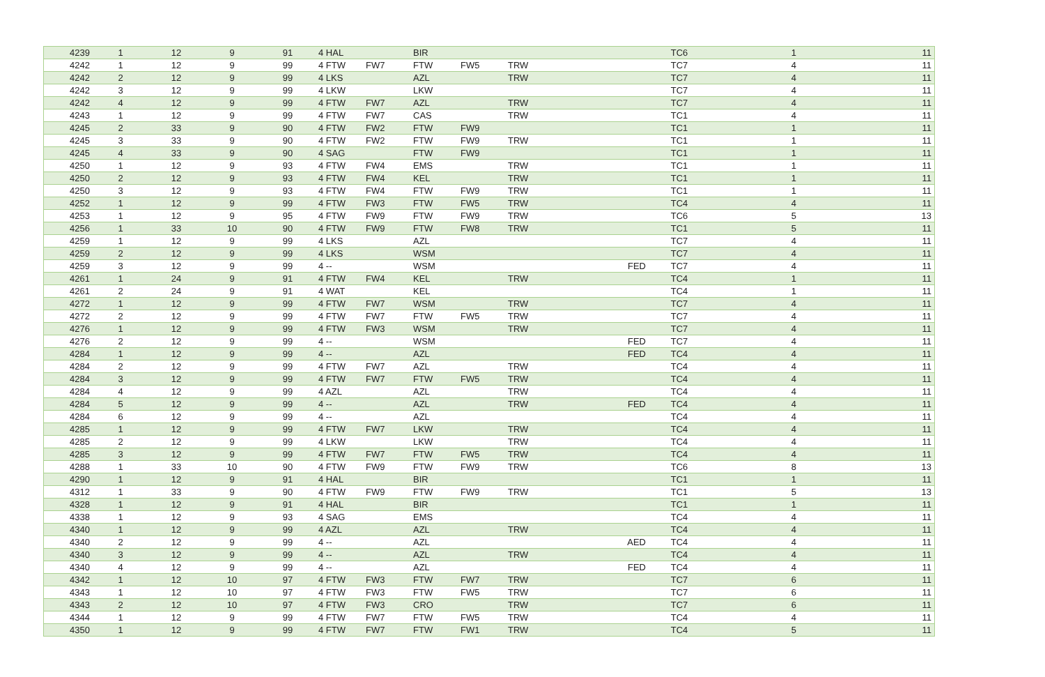| 4239 | 1 | 12 | 9 | 91 | 4 HAL | | BIR | | | | TC6 | 1 | 11 |
| 4242 | 1 | 12 | 9 | 99 | 4 FTW | FW7 | FTW | FW5 | TRW | | TC7 | 4 | 11 |
| 4242 | 2 | 12 | 9 | 99 | 4 LKS | | AZL | | TRW | | TC7 | 4 | 11 |
| 4242 | 3 | 12 | 9 | 99 | 4 LKW | | LKW | | | | TC7 | 4 | 11 |
| 4242 | 4 | 12 | 9 | 99 | 4 FTW | FW7 | AZL | | TRW | | TC7 | 4 | 11 |
| 4243 | 1 | 12 | 9 | 99 | 4 FTW | FW7 | CAS | | TRW | | TC1 | 4 | 11 |
| 4245 | 2 | 33 | 9 | 90 | 4 FTW | FW2 | FTW | FW9 | | | TC1 | 1 | 11 |
| 4245 | 3 | 33 | 9 | 90 | 4 FTW | FW2 | FTW | FW9 | TRW | | TC1 | 1 | 11 |
| 4245 | 4 | 33 | 9 | 90 | 4 SAG | | FTW | FW9 | | | TC1 | 1 | 11 |
| 4250 | 1 | 12 | 9 | 93 | 4 FTW | FW4 | EMS | | TRW | | TC1 | 1 | 11 |
| 4250 | 2 | 12 | 9 | 93 | 4 FTW | FW4 | KEL | | TRW | | TC1 | 1 | 11 |
| 4250 | 3 | 12 | 9 | 93 | 4 FTW | FW4 | FTW | FW9 | TRW | | TC1 | 1 | 11 |
| 4252 | 1 | 12 | 9 | 99 | 4 FTW | FW3 | FTW | FW5 | TRW | | TC4 | 4 | 11 |
| 4253 | 1 | 12 | 9 | 95 | 4 FTW | FW9 | FTW | FW9 | TRW | | TC6 | 5 | 13 |
| 4256 | 1 | 33 | 10 | 90 | 4 FTW | FW9 | FTW | FW8 | TRW | | TC1 | 5 | 11 |
| 4259 | 1 | 12 | 9 | 99 | 4 LKS | | AZL | | | | TC7 | 4 | 11 |
| 4259 | 2 | 12 | 9 | 99 | 4 LKS | | WSM | | | | TC7 | 4 | 11 |
| 4259 | 3 | 12 | 9 | 99 | 4 -- | | WSM | | | FED | TC7 | 4 | 11 |
| 4261 | 1 | 24 | 9 | 91 | 4 FTW | FW4 | KEL | | TRW | | TC4 | 1 | 11 |
| 4261 | 2 | 24 | 9 | 91 | 4 WAT | | KEL | | | | TC4 | 1 | 11 |
| 4272 | 1 | 12 | 9 | 99 | 4 FTW | FW7 | WSM | | TRW | | TC7 | 4 | 11 |
| 4272 | 2 | 12 | 9 | 99 | 4 FTW | FW7 | FTW | FW5 | TRW | | TC7 | 4 | 11 |
| 4276 | 1 | 12 | 9 | 99 | 4 FTW | FW3 | WSM | | TRW | | TC7 | 4 | 11 |
| 4276 | 2 | 12 | 9 | 99 | 4 -- | | WSM | | | FED | TC7 | 4 | 11 |
| 4284 | 1 | 12 | 9 | 99 | 4 -- | | AZL | | | FED | TC4 | 4 | 11 |
| 4284 | 2 | 12 | 9 | 99 | 4 FTW | FW7 | AZL | | TRW | | TC4 | 4 | 11 |
| 4284 | 3 | 12 | 9 | 99 | 4 FTW | FW7 | FTW | FW5 | TRW | | TC4 | 4 | 11 |
| 4284 | 4 | 12 | 9 | 99 | 4 AZL | | AZL | | TRW | | TC4 | 4 | 11 |
| 4284 | 5 | 12 | 9 | 99 | 4 -- | | AZL | | TRW | FED | TC4 | 4 | 11 |
| 4284 | 6 | 12 | 9 | 99 | 4 -- | | AZL | | | | TC4 | 4 | 11 |
| 4285 | 1 | 12 | 9 | 99 | 4 FTW | FW7 | LKW | | TRW | | TC4 | 4 | 11 |
| 4285 | 2 | 12 | 9 | 99 | 4 LKW | | LKW | | TRW | | TC4 | 4 | 11 |
| 4285 | 3 | 12 | 9 | 99 | 4 FTW | FW7 | FTW | FW5 | TRW | | TC4 | 4 | 11 |
| 4288 | 1 | 33 | 10 | 90 | 4 FTW | FW9 | FTW | FW9 | TRW | | TC6 | 8 | 13 |
| 4290 | 1 | 12 | 9 | 91 | 4 HAL | | BIR | | | | TC1 | 1 | 11 |
| 4312 | 1 | 33 | 9 | 90 | 4 FTW | FW9 | FTW | FW9 | TRW | | TC1 | 5 | 13 |
| 4328 | 1 | 12 | 9 | 91 | 4 HAL | | BIR | | | | TC1 | 1 | 11 |
| 4338 | 1 | 12 | 9 | 93 | 4 SAG | | EMS | | | | TC4 | 4 | 11 |
| 4340 | 1 | 12 | 9 | 99 | 4 AZL | | AZL | | TRW | | TC4 | 4 | 11 |
| 4340 | 2 | 12 | 9 | 99 | 4 -- | | AZL | | | AED | TC4 | 4 | 11 |
| 4340 | 3 | 12 | 9 | 99 | 4 -- | | AZL | | TRW | | TC4 | 4 | 11 |
| 4340 | 4 | 12 | 9 | 99 | 4 -- | | AZL | | | FED | TC4 | 4 | 11 |
| 4342 | 1 | 12 | 10 | 97 | 4 FTW | FW3 | FTW | FW7 | TRW | | TC7 | 6 | 11 |
| 4343 | 1 | 12 | 10 | 97 | 4 FTW | FW3 | FTW | FW5 | TRW | | TC7 | 6 | 11 |
| 4343 | 2 | 12 | 10 | 97 | 4 FTW | FW3 | CRO | | TRW | | TC7 | 6 | 11 |
| 4344 | 1 | 12 | 9 | 99 | 4 FTW | FW7 | FTW | FW5 | TRW | | TC4 | 4 | 11 |
| 4350 | 1 | 12 | 9 | 99 | 4 FTW | FW7 | FTW | FW1 | TRW | | TC4 | 5 | 11 |